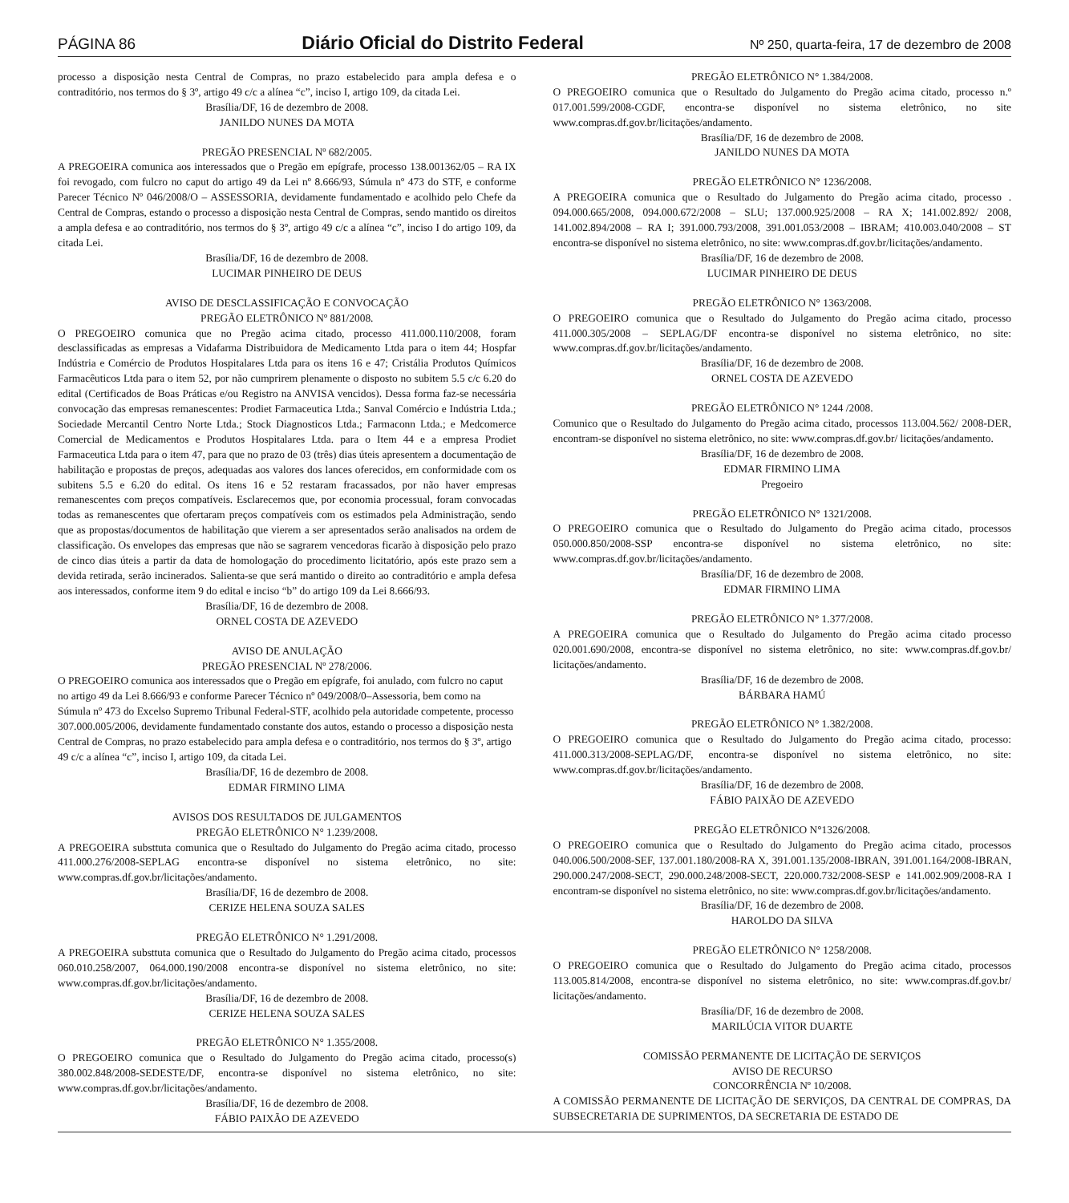PÁGINA 86 Diário Oficial do Distrito Federal Nº 250, quarta-feira, 17 de dezembro de 2008
processo a disposição nesta Central de Compras, no prazo estabelecido para ampla defesa e o contraditório, nos termos do § 3º, artigo 49 c/c a alínea “c”, inciso I, artigo 109, da citada Lei.
Brasília/DF, 16 de dezembro de 2008.
JANILDO NUNES DA MOTA
PREGÃO PRESENCIAL Nº 682/2005.
A PREGOEIRA comunica aos interessados que o Pregão em epígrafe, processo 138.001362/05 – RA IX foi revogado, com fulcro no caput do artigo 49 da Lei nº 8.666/93, Súmula nº 473 do STF, e conforme Parecer Técnico Nº 046/2008/O – ASSESSORIA, devidamente fundamentado e acolhido pelo Chefe da Central de Compras, estando o processo a disposição nesta Central de Compras, sendo mantido os direitos a ampla defesa e ao contraditório, nos termos do § 3º, artigo 49 c/c a alínea “c”, inciso I do artigo 109, da citada Lei.
Brasília/DF, 16 de dezembro de 2008.
LUCIMAR PINHEIRO DE DEUS
AVISO DE DESCLASSIFICAÇÃO E CONVOCAÇÃO
PREGÃO ELETRÔNICO Nº 881/2008.
O PREGOEIRO comunica que no Pregão acima citado, processo 411.000.110/2008, foram desclassificadas as empresas a Vidafarma Distribuidora de Medicamento Ltda para o item 44; Hospfar Indústria e Comércio de Produtos Hospitalares Ltda para os itens 16 e 47; Cristália Produtos Químicos Farmacêuticos Ltda para o item 52, por não cumprirem plenamente o disposto no subitem 5.5 c/c 6.20 do edital (Certificados de Boas Práticas e/ou Registro na ANVISA vencidos). Dessa forma faz-se necessária convocação das empresas remanescentes: Prodiet Farmaceutica Ltda.; Sanval Comércio e Indústria Ltda.; Sociedade Mercantil Centro Norte Ltda.; Stock Diagnosticos Ltda.; Farmaconn Ltda.; e Medcomerce Comercial de Medicamentos e Produtos Hospitalares Ltda. para o Item 44 e a empresa Prodiet Farmaceutica Ltda para o item 47, para que no prazo de 03 (três) dias úteis apresentem a documentação de habilitação e propostas de preços, adequadas aos valores dos lances oferecidos, em conformidade com os subitens 5.5 e 6.20 do edital. Os itens 16 e 52 restaram fracassados, por não haver empresas remanescentes com preços compatíveis. Esclarecemos que, por economia processual, foram convocadas todas as remanescentes que ofertaram preços compatíveis com os estimados pela Administração, sendo que as propostas/documentos de habilitação que vierem a ser apresentados serão analisados na ordem de classificação. Os envelopes das empresas que não se sagrarem vencedoras ficarão à disposição pelo prazo de cinco dias úteis a partir da data de homologação do procedimento licitatório, após este prazo sem a devida retirada, serão incinerados. Salienta-se que será mantido o direito ao contraditório e ampla defesa aos interessados, conforme item 9 do edital e inciso “b” do artigo 109 da Lei 8.666/93.
Brasília/DF, 16 de dezembro de 2008.
ORNEL COSTA DE AZEVEDO
AVISO DE ANULAÇÃO
PREGÃO PRESENCIAL Nº 278/2006.
O PREGOEIRO comunica aos interessados que o Pregão em epígrafe, foi anulado, com fulcro no caput no artigo 49 da Lei 8.666/93 e conforme Parecer Técnico nº 049/2008/0–Assessoria, bem como na Súmula nº 473 do Excelso Supremo Tribunal Federal-STF, acolhido pela autoridade competente, processo 307.000.005/2006, devidamente fundamentado constante dos autos, estando o processo a disposição nesta Central de Compras, no prazo estabelecido para ampla defesa e o contraditório, nos termos do § 3º, artigo 49 c/c a alínea “c”, inciso I, artigo 109, da citada Lei.
Brasília/DF, 16 de dezembro de 2008.
EDMAR FIRMINO LIMA
AVISOS DOS RESULTADOS DE JULGAMENTOS
PREGÃO ELETRÔNICO N° 1.239/2008.
A PREGOEIRA substtuta comunica que o Resultado do Julgamento do Pregão acima citado, processo 411.000.276/2008-SEPLAG encontra-se disponível no sistema eletrônico, no site: www.compras.df.gov.br/licitações/andamento.
Brasília/DF, 16 de dezembro de 2008.
CERIZE HELENA SOUZA SALES
PREGÃO ELETRÔNICO N° 1.291/2008.
A PREGOEIRA substtuta comunica que o Resultado do Julgamento do Pregão acima citado, processos 060.010.258/2007, 064.000.190/2008 encontra-se disponível no sistema eletrônico, no site: www.compras.df.gov.br/licitações/andamento.
Brasília/DF, 16 de dezembro de 2008.
CERIZE HELENA SOUZA SALES
PREGÃO ELETRÔNICO N° 1.355/2008.
O PREGOEIRO comunica que o Resultado do Julgamento do Pregão acima citado, processo(s) 380.002.848/2008-SEDESTE/DF, encontra-se disponível no sistema eletrônico, no site: www.compras.df.gov.br/licitações/andamento.
Brasília/DF, 16 de dezembro de 2008.
FÁBIO PAIXÃO DE AZEVEDO
PREGÃO ELETRÔNICO N° 1.384/2008.
O PREGOEIRO comunica que o Resultado do Julgamento do Pregão acima citado, processo n.º 017.001.599/2008-CGDF, encontra-se disponível no sistema eletrônico, no site www.compras.df.gov.br/licitações/andamento.
Brasília/DF, 16 de dezembro de 2008.
JANILDO NUNES DA MOTA
PREGÃO ELETRÔNICO N° 1236/2008.
A PREGOEIRA comunica que o Resultado do Julgamento do Pregão acima citado, processo . 094.000.665/2008, 094.000.672/2008 – SLU; 137.000.925/2008 – RA X; 141.002.892/ 2008, 141.002.894/2008 – RA I; 391.000.793/2008, 391.001.053/2008 – IBRAM; 410.003.040/2008 – ST encontra-se disponível no sistema eletrônico, no site: www.compras.df.gov.br/licitações/andamento.
Brasília/DF, 16 de dezembro de 2008.
LUCIMAR PINHEIRO DE DEUS
PREGÃO ELETRÔNICO N° 1363/2008.
O PREGOEIRO comunica que o Resultado do Julgamento do Pregão acima citado, processo 411.000.305/2008 – SEPLAG/DF encontra-se disponível no sistema eletrônico, no site: www.compras.df.gov.br/licitações/andamento.
Brasília/DF, 16 de dezembro de 2008.
ORNEL COSTA DE AZEVEDO
PREGÃO ELETRÔNICO N° 1244 /2008.
Comunico que o Resultado do Julgamento do Pregão acima citado, processos 113.004.562/ 2008-DER, encontram-se disponível no sistema eletrônico, no site: www.compras.df.gov.br/ licitações/andamento.
Brasília/DF, 16 de dezembro de 2008.
EDMAR FIRMINO LIMA
Pregoeiro
PREGÃO ELETRÔNICO N° 1321/2008.
O PREGOEIRO comunica que o Resultado do Julgamento do Pregão acima citado, processos 050.000.850/2008-SSP encontra-se disponível no sistema eletrônico, no site: www.compras.df.gov.br/licitações/andamento.
Brasília/DF, 16 de dezembro de 2008.
EDMAR FIRMINO LIMA
PREGÃO ELETRÔNICO N° 1.377/2008.
A PREGOEIRA comunica que o Resultado do Julgamento do Pregão acima citado processo 020.001.690/2008, encontra-se disponível no sistema eletrônico, no site: www.compras.df.gov.br/ licitações/andamento.
Brasília/DF, 16 de dezembro de 2008.
BÁRBARA HAMÚ
PREGÃO ELETRÔNICO N° 1.382/2008.
O PREGOEIRO comunica que o Resultado do Julgamento do Pregão acima citado, processo: 411.000.313/2008-SEPLAG/DF, encontra-se disponível no sistema eletrônico, no site: www.compras.df.gov.br/licitações/andamento.
Brasília/DF, 16 de dezembro de 2008.
FÁBIO PAIXÃO DE AZEVEDO
PREGÃO ELETRÔNICO N°1326/2008.
O PREGOEIRO comunica que o Resultado do Julgamento do Pregão acima citado, processos 040.006.500/2008-SEF, 137.001.180/2008-RA X, 391.001.135/2008-IBRAN, 391.001.164/2008-IBRAN, 290.000.247/2008-SECT, 290.000.248/2008-SECT, 220.000.732/2008-SESP e 141.002.909/2008-RA I encontram-se disponível no sistema eletrônico, no site: www.compras.df.gov.br/licitações/andamento.
Brasília/DF, 16 de dezembro de 2008.
HAROLDO DA SILVA
PREGÃO ELETRÔNICO N° 1258/2008.
O PREGOEIRO comunica que o Resultado do Julgamento do Pregão acima citado, processos 113.005.814/2008, encontra-se disponível no sistema eletrônico, no site: www.compras.df.gov.br/ licitações/andamento.
Brasília/DF, 16 de dezembro de 2008.
MARILÚCIA VITOR DUARTE
COMISSÃO PERMANENTE DE LICITAÇÃO DE SERVIÇOS
AVISO DE RECURSO
CONCORRÊNCIA Nº 10/2008.
A COMISSÃO PERMANENTE DE LICITAÇÃO DE SERVIÇOS, DA CENTRAL DE COMPRAS, DA SUBSECRETARIA DE SUPRIMENTOS, DA SECRETARIA DE ESTADO DE